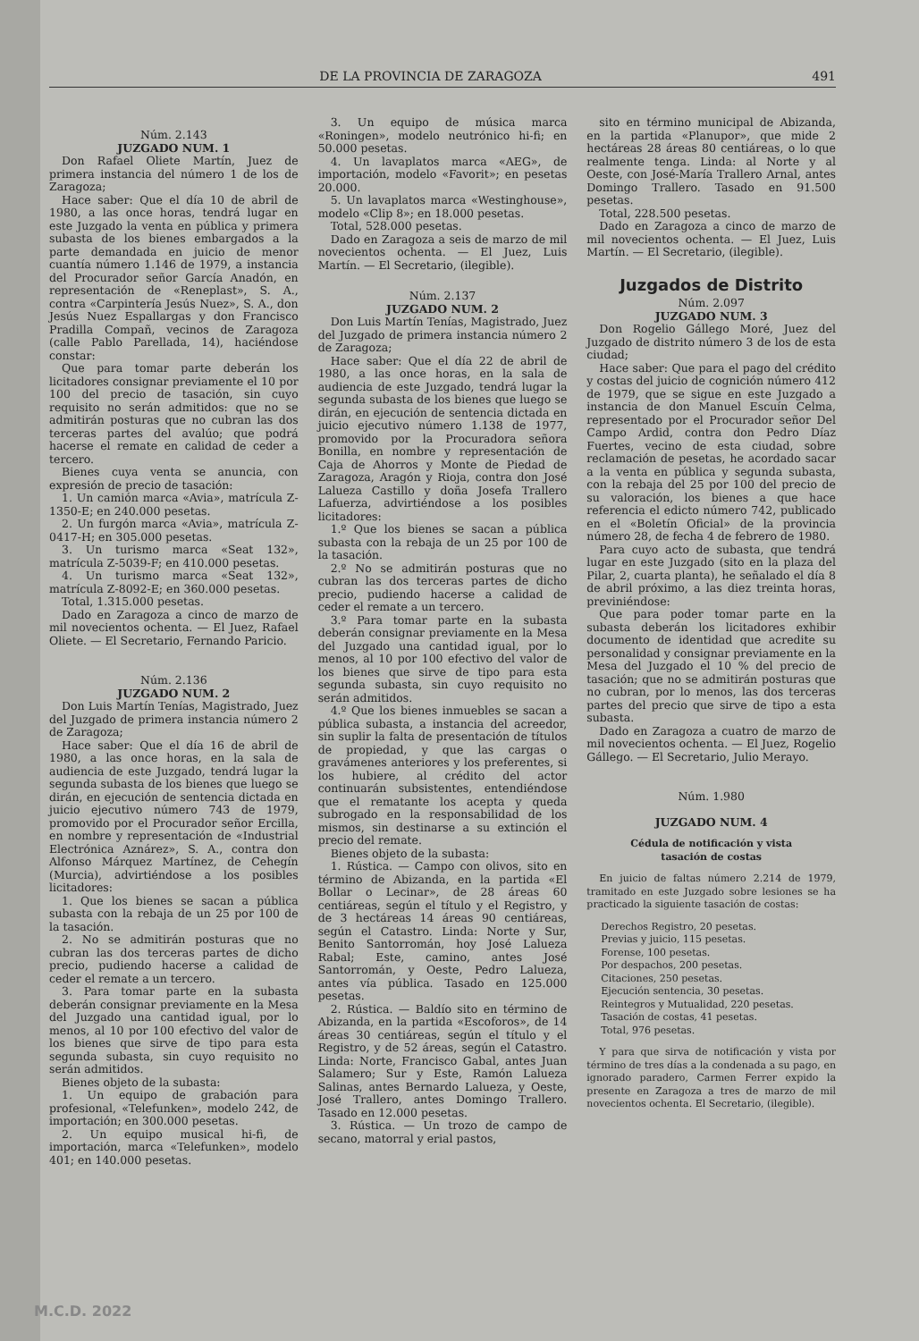DE LA PROVINCIA DE ZARAGOZA 491
Núm. 2.143
JUZGADO NUM. 1
Don Rafael Oliete Martín, Juez de primera instancia del número 1 de los de Zaragoza;
Hace saber: Que el día 10 de abril de 1980, a las once horas, tendrá lugar en este Juzgado la venta en pública y primera subasta de los bienes embargados a la parte demandada en juicio de menor cuantía número 1.146 de 1979, a instancia del Procurador señor García Anadón, en representación de «Reneplast», S. A., contra «Carpintería Jesús Nuez», S. A., don Jesús Nuez Espallargas y don Francisco Pradilla Compañ, vecinos de Zaragoza (calle Pablo Parellada, 14), haciéndose constar:
Que para tomar parte deberán los licitadores consignar previamente el 10 por 100 del precio de tasación, sin cuyo requisito no serán admitidos: que no se admitirán posturas que no cubran las dos terceras partes del avalúo; que podrá hacerse el remate en calidad de ceder a tercero.
Bienes cuya venta se anuncia, con expresión de precio de tasación:
1. Un camión marca «Avia», matrícula Z-1350-E; en 240.000 pesetas.
2. Un furgón marca «Avia», matrícula Z-0417-H; en 305.000 pesetas.
3. Un turismo marca «Seat 132», matrícula Z-5039-F; en 410.000 pesetas.
4. Un turismo marca «Seat 132», matrícula Z-8092-E; en 360.000 pesetas.
Total, 1.315.000 pesetas.
Dado en Zaragoza a cinco de marzo de mil novecientos ochenta. — El Juez, Rafael Oliete. — El Secretario, Fernando Paricio.
Núm. 2.136
JUZGADO NUM. 2
Don Luis Martín Tenías, Magistrado, Juez del Juzgado de primera instancia número 2 de Zaragoza;
Hace saber: Que el día 16 de abril de 1980, a las once horas, en la sala de audiencia de este Juzgado, tendrá lugar la segunda subasta de los bienes que luego se dirán, en ejecución de sentencia dictada en juicio ejecutivo número 743 de 1979, promovido por el Procurador señor Ercilla, en nombre y representación de «Industrial Electrónica Aznárez», S. A., contra don Alfonso Márquez Martínez, de Cehegín (Murcia), advirtiéndose a los posibles licitadores:
1. Que los bienes se sacan a pública subasta con la rebaja de un 25 por 100 de la tasación.
2. No se admitirán posturas que no cubran las dos terceras partes de dicho precio, pudiendo hacerse a calidad de ceder el remate a un tercero.
3. Para tomar parte en la subasta deberán consignar previamente en la Mesa del Juzgado una cantidad igual, por lo menos, al 10 por 100 efectivo del valor de los bienes que sirve de tipo para esta segunda subasta, sin cuyo requisito no serán admitidos.
Bienes objeto de la subasta:
1. Un equipo de grabación para profesional, «Telefunken», modelo 242, de importación; en 300.000 pesetas.
2. Un equipo musical hi-fi, de importación, marca «Telefunken», modelo 401; en 140.000 pesetas.
3. Un equipo de música marca «Roningen», modelo neutrónico hi-fi; en 50.000 pesetas.
4. Un lavaplatos marca «AEG», de importación, modelo «Favorit»; en pesetas 20.000.
5. Un lavaplatos marca «Westinghouse», modelo «Clip 8»; en 18.000 pesetas.
Total, 528.000 pesetas.
Dado en Zaragoza a seis de marzo de mil novecientos ochenta. — El Juez, Luis Martín. — El Secretario, (ilegible).
Núm. 2.137
JUZGADO NUM. 2
Don Luis Martín Tenías, Magistrado, Juez del Juzgado de primera instancia número 2 de Zaragoza;
Hace saber: Que el día 22 de abril de 1980, a las once horas, en la sala de audiencia de este Juzgado, tendrá lugar la segunda subasta de los bienes que luego se dirán, en ejecución de sentencia dictada en juicio ejecutivo número 1.138 de 1977, promovido por la Procuradora señora Bonilla, en nombre y representación de Caja de Ahorros y Monte de Piedad de Zaragoza, Aragón y Rioja, contra don José Lalueza Castillo y doña Josefa Trallero Lafuerza, advirtiéndose a los posibles licitadores:
1.º Que los bienes se sacan a pública subasta con la rebaja de un 25 por 100 de la tasación.
2.º No se admitirán posturas que no cubran las dos terceras partes de dicho precio, pudiendo hacerse a calidad de ceder el remate a un tercero.
3.º Para tomar parte en la subasta deberán consignar previamente en la Mesa del Juzgado una cantidad igual, por lo menos, al 10 por 100 efectivo del valor de los bienes que sirve de tipo para esta segunda subasta, sin cuyo requisito no serán admitidos.
4.º Que los bienes inmuebles se sacan a pública subasta, a instancia del acreedor, sin suplir la falta de presentación de títulos de propiedad, y que las cargas o gravámenes anteriores y los preferentes, si los hubiere, al crédito del actor continuarán subsistentes, entendiéndose que el rematante los acepta y queda subrogado en la responsabilidad de los mismos, sin destinarse a su extinción el precio del remate.
Bienes objeto de la subasta:
1. Rústica. — Campo con olivos, sito en término de Abizanda, en la partida «El Bollar o Lecinar», de 28 áreas 60 centiáreas, según el título y el Registro, y de 3 hectáreas 14 áreas 90 centiáreas, según el Catastro. Linda: Norte y Sur, Benito Santorromán, hoy José Lalueza Rabal; Este, camino, antes José Santorromán, y Oeste, Pedro Lalueza, antes vía pública. Tasado en 125.000 pesetas.
2. Rústica. — Baldío sito en término de Abizanda, en la partida «Escoforos», de 14 áreas 30 centiáreas, según el título y el Registro, y de 52 áreas, según el Catastro. Linda: Norte, Francisco Gabal, antes Juan Salamero; Sur y Este, Ramón Lalueza Salinas, antes Bernardo Lalueza, y Oeste, José Trallero, antes Domingo Trallero. Tasado en 12.000 pesetas.
3. Rústica. — Un trozo de campo de secano, matorral y erial pastos,
sito en término municipal de Abizanda, en la partida «Planupor», que mide 2 hectáreas 28 áreas 80 centiáreas, o lo que realmente tenga. Linda: al Norte y al Oeste, con José-María Trallero Arnal, antes Domingo Trallero. Tasado en 91.500 pesetas.
Total, 228.500 pesetas.
Dado en Zaragoza a cinco de marzo de mil novecientos ochenta. — El Juez, Luis Martín. — El Secretario, (ilegible).
Juzgados de Distrito
Núm. 2.097
JUZGADO NUM. 3
Don Rogelio Gállego Moré, Juez del Juzgado de distrito número 3 de los de esta ciudad;
Hace saber: Que para el pago del crédito y costas del juicio de cognición número 412 de 1979, que se sigue en este Juzgado a instancia de don Manuel Escuín Celma, representado por el Procurador señor Del Campo Ardid, contra don Pedro Díaz Fuertes, vecino de esta ciudad, sobre reclamación de pesetas, he acordado sacar a la venta en pública y segunda subasta, con la rebaja del 25 por 100 del precio de su valoración, los bienes a que hace referencia el edicto número 742, publicado en el «Boletín Oficial» de la provincia número 28, de fecha 4 de febrero de 1980.
Para cuyo acto de subasta, que tendrá lugar en este Juzgado (sito en la plaza del Pilar, 2, cuarta planta), he señalado el día 8 de abril próximo, a las diez treinta horas, previniéndose:
Que para poder tomar parte en la subasta deberán los licitadores exhibir documento de identidad que acredite su personalidad y consignar previamente en la Mesa del Juzgado el 10 % del precio de tasación; que no se admitirán posturas que no cubran, por lo menos, las dos terceras partes del precio que sirve de tipo a esta subasta.
Dado en Zaragoza a cuatro de marzo de mil novecientos ochenta. — El Juez, Rogelio Gállego. — El Secretario, Julio Merayo.
Núm. 1.980
JUZGADO NUM. 4
Cédula de notificación y vista
tasación de costas
En juicio de faltas número 2.214 de 1979, tramitado en este Juzgado sobre lesiones se ha practicado la siguiente tasación de costas:
Derechos Registro, 20 pesetas.
Previas y juicio, 115 pesetas.
Forense, 100 pesetas.
Por despachos, 200 pesetas.
Citaciones, 250 pesetas.
Ejecución sentencia, 30 pesetas.
Reintegros y Mutualidad, 220 pesetas.
Tasación de costas, 41 pesetas.
Total, 976 pesetas.
Y para que sirva de notificación y vista por término de tres días a la condenada a su pago, en ignorado paradero, Carmen Ferrer expido la presente en Zaragoza a tres de marzo de mil novecientos ochenta. El Secretario, (ilegible).
M.C.D. 2022